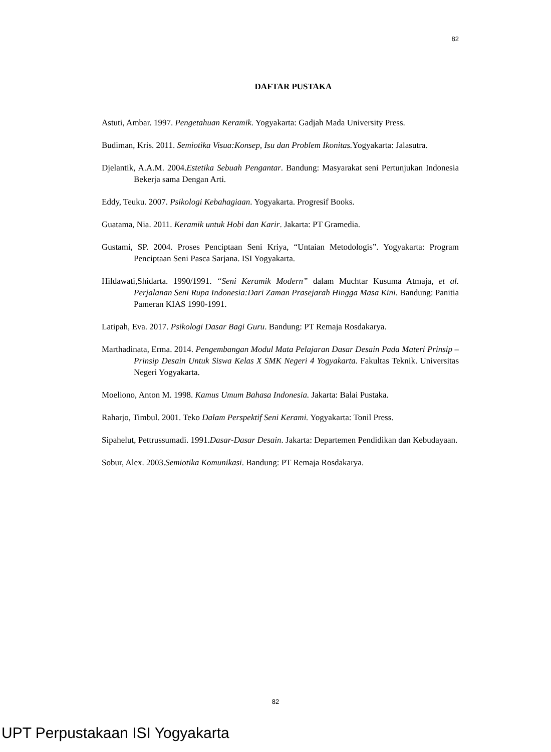82
DAFTAR PUSTAKA
Astuti, Ambar. 1997. Pengetahuan Keramik. Yogyakarta: Gadjah Mada University Press.
Budiman, Kris. 2011. Semiotika Visua:Konsep, Isu dan Problem Ikonitas. Yogyakarta: Jalasutra.
Djelantik, A.A.M. 2004.Estetika Sebuah Pengantar. Bandung: Masyarakat seni Pertunjukan Indonesia Bekerja sama Dengan Arti.
Eddy, Teuku. 2007. Psikologi Kebahagiaan. Yogyakarta. Progresif Books.
Guatama, Nia. 2011. Keramik untuk Hobi dan Karir. Jakarta: PT Gramedia.
Gustami, SP. 2004. Proses Penciptaan Seni Kriya, “Untaian Metodologis”. Yogyakarta: Program Penciptaan Seni Pasca Sarjana. ISI Yogyakarta.
Hildawati,Shidarta. 1990/1991. “Seni Keramik Modern” dalam Muchtar Kusuma Atmaja, et al. Perjalanan Seni Rupa Indonesia:Dari Zaman Prasejarah Hingga Masa Kini. Bandung: Panitia Pameran KIAS 1990-1991.
Latipah, Eva. 2017. Psikologi Dasar Bagi Guru. Bandung: PT Remaja Rosdakarya.
Marthadinata, Erma. 2014. Pengembangan Modul Mata Pelajaran Dasar Desain Pada Materi Prinsip – Prinsip Desain Untuk Siswa Kelas X SMK Negeri 4 Yogyakarta. Fakultas Teknik. Universitas Negeri Yogyakarta.
Moeliono, Anton M. 1998. Kamus Umum Bahasa Indonesia. Jakarta: Balai Pustaka.
Raharjo, Timbul. 2001. Teko Dalam Perspektif Seni Kerami. Yogyakarta: Tonil Press.
Sipahelut, Pettrussumadi. 1991.Dasar-Dasar Desain. Jakarta: Departemen Pendidikan dan Kebudayaan.
Sobur, Alex. 2003.Semiotika Komunikasi. Bandung: PT Remaja Rosdakarya.
82
UPT Perpustakaan ISI Yogyakarta